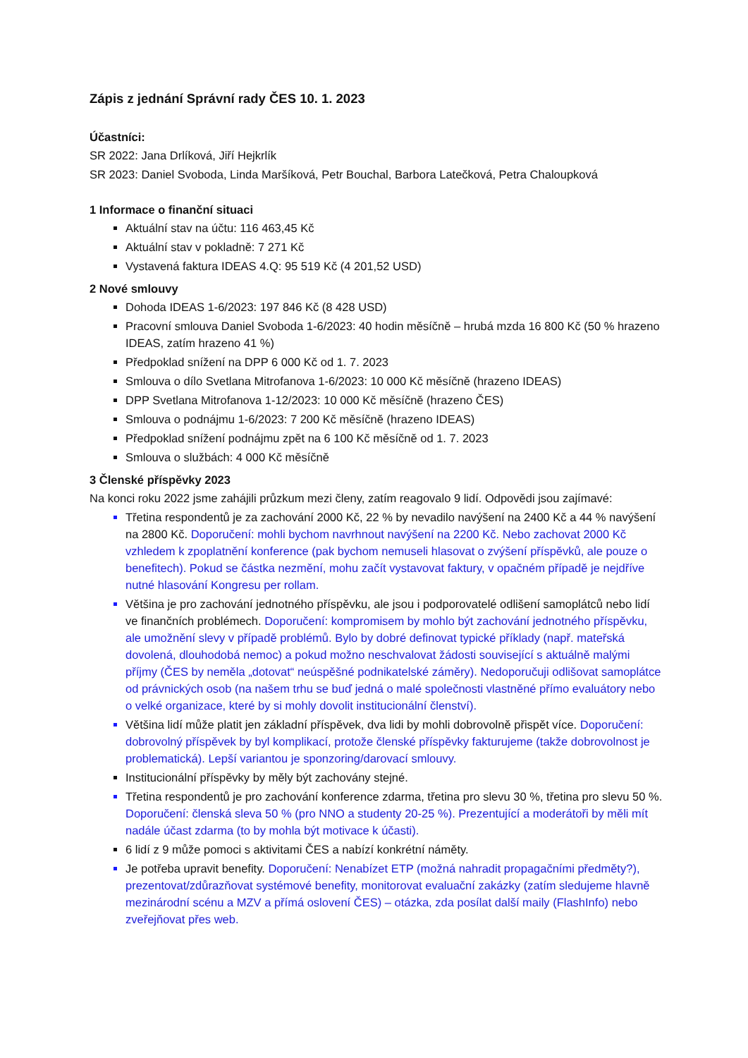Zápis z jednání Správní rady ČES 10. 1. 2023
Účastníci:
SR 2022: Jana Drlíková, Jiří Hejkrlík
SR 2023: Daniel Svoboda, Linda Maršíková, Petr Bouchal, Barbora Latečková, Petra Chaloupková
1 Informace o finanční situaci
Aktuální stav na účtu: 116 463,45 Kč
Aktuální stav v pokladně: 7 271 Kč
Vystavená faktura IDEAS 4.Q: 95 519 Kč (4 201,52 USD)
2 Nové smlouvy
Dohoda IDEAS 1-6/2023: 197 846 Kč (8 428 USD)
Pracovní smlouva Daniel Svoboda 1-6/2023: 40 hodin měsíčně – hrubá mzda 16 800 Kč (50 % hrazeno IDEAS, zatím hrazeno 41 %)
Předpoklad snížení na DPP 6 000 Kč od 1. 7. 2023
Smlouva o dílo Svetlana Mitrofanova 1-6/2023: 10 000 Kč měsíčně (hrazeno IDEAS)
DPP Svetlana Mitrofanova 1-12/2023: 10 000 Kč měsíčně (hrazeno ČES)
Smlouva o podnájmu 1-6/2023: 7 200 Kč měsíčně (hrazeno IDEAS)
Předpoklad snížení podnájmu zpět na 6 100 Kč měsíčně od 1. 7. 2023
Smlouva o službách: 4 000 Kč měsíčně
3 Členské příspěvky 2023
Na konci roku 2022 jsme zahájili průzkum mezi členy, zatím reagovalo 9 lidí. Odpovědi jsou zajímavé:
Třetina respondentů je za zachování 2000 Kč, 22 % by nevadilo navýšení na 2400 Kč a 44 % navýšení na 2800 Kč. Doporučení: mohli bychom navrhnout navýšení na 2200 Kč. Nebo zachovat 2000 Kč vzhledem k zpoplatnění konference (pak bychom nemuseli hlasovat o zvýšení příspěvků, ale pouze o benefitech). Pokud se částka nezmění, mohu začít vystavovat faktury, v opačném případě je nejdříve nutné hlasování Kongresu per rollam.
Většina je pro zachování jednotného příspěvku, ale jsou i podporovatelé odlišení samoplátců nebo lidí ve finančních problémech. Doporučení: kompromisem by mohlo být zachování jednotného příspěvku, ale umožnění slevy v případě problémů. Bylo by dobré definovat typické příklady (např. mateřská dovolená, dlouhodobá nemoc) a pokud možno neschvalovat žádosti související s aktuálně malými příjmy (ČES by neměla „dotovat“ neúspěšné podnikatelské záměry). Nedoporučuji odlišovat samoplátce od právnických osob (na našem trhu se buď jedná o malé společnosti vlastněné přímo evaluátory nebo o velké organizace, které by si mohly dovolit institucionální členství).
Většina lidí může platit jen základní příspěvek, dva lidi by mohli dobrovolně přispět více. Doporučení: dobrovolný příspěvek by byl komplikací, protože členské příspěvky fakturujeme (takže dobrovolnost je problematická). Lepší variantou je sponzoring/darovací smlouvy.
Institucionální příspěvky by měly být zachovány stejné.
Třetina respondentů je pro zachování konference zdarma, třetina pro slevu 30 %, třetina pro slevu 50 %. Doporučení: členská sleva 50 % (pro NNO a studenty 20-25 %). Prezentující a moderátoři by měli mít nadále účast zdarma (to by mohla být motivace k účasti).
6 lidí z 9 může pomoci s aktivitami ČES a nabízí konkrétní náměty.
Je potřeba upravit benefity. Doporučení: Nenabízet ETP (možná nahradit propagačními předměty?), prezentovat/zdůrazňovat systémové benefity, monitorovat evaluační zakázky (zatím sledujeme hlavně mezinárodní scénu a MZV a přímá oslovení ČES) – otázka, zda posílat další maily (FlashInfo) nebo zveřejňovat přes web.